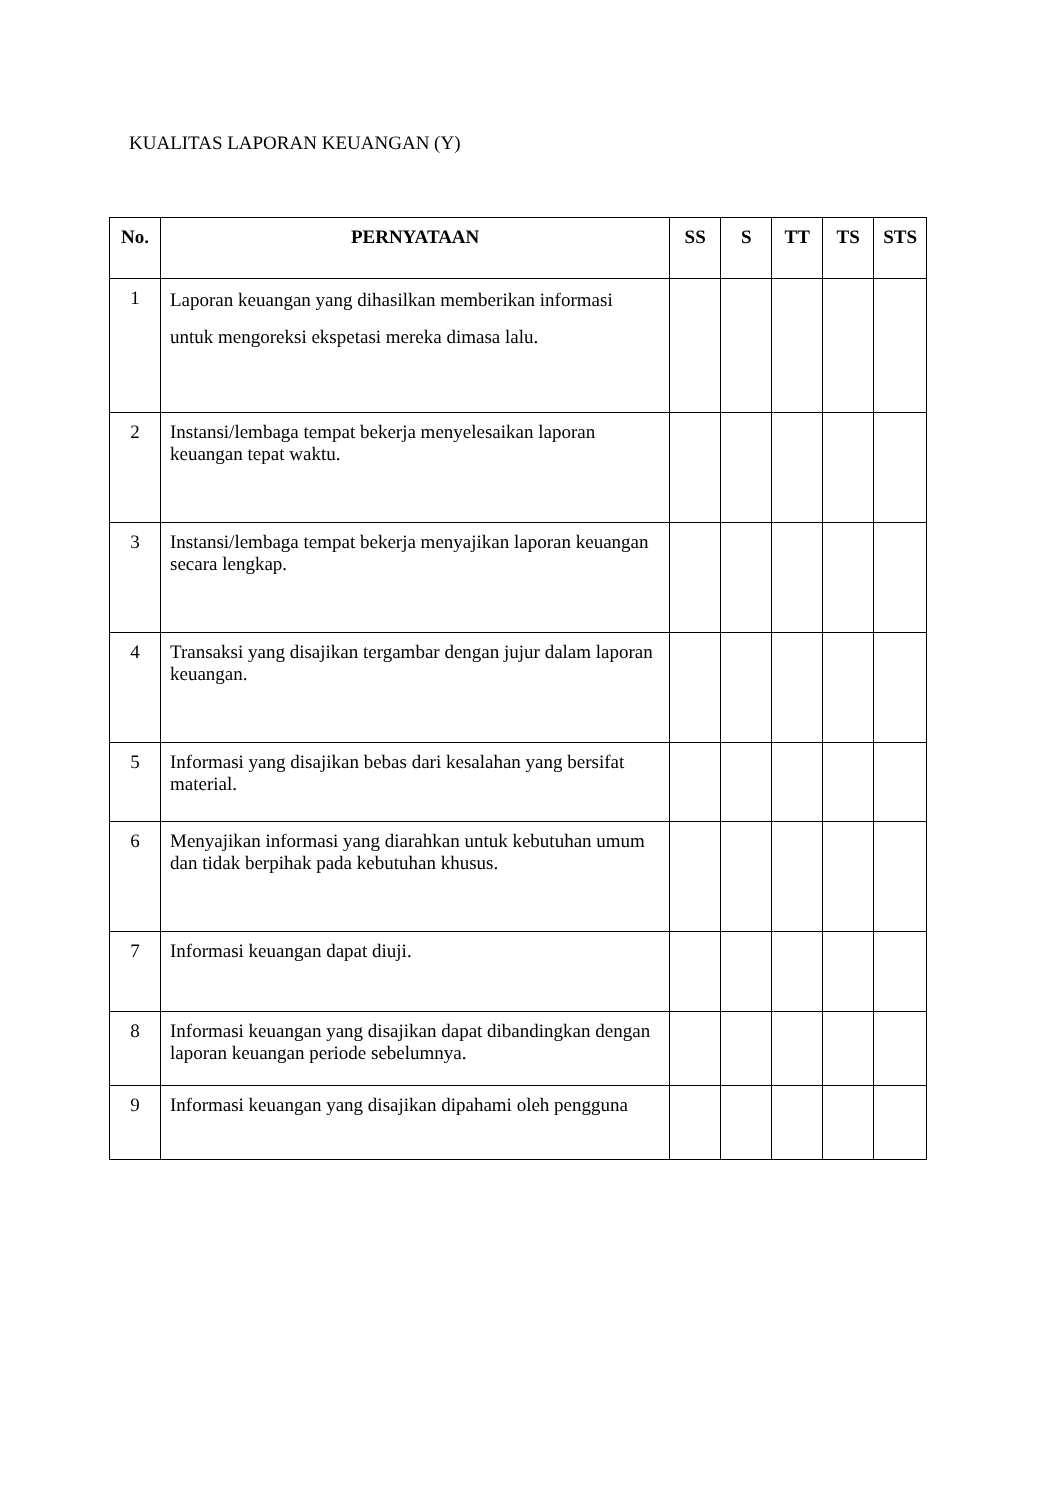KUALITAS LAPORAN KEUANGAN (Y)
| No. | PERNYATAAN | SS | S | TT | TS | STS |
| --- | --- | --- | --- | --- | --- | --- |
| 1 | Laporan keuangan yang dihasilkan memberikan informasi untuk mengoreksi ekspetasi mereka dimasa lalu. | | | | | |
| 2 | Instansi/lembaga tempat bekerja menyelesaikan laporan keuangan tepat waktu. | | | | | |
| 3 | Instansi/lembaga tempat bekerja menyajikan laporan keuangan secara lengkap. | | | | | |
| 4 | Transaksi yang disajikan tergambar dengan jujur dalam laporan keuangan. | | | | | |
| 5 | Informasi yang disajikan bebas dari kesalahan yang bersifat material. | | | | | |
| 6 | Menyajikan informasi yang diarahkan untuk kebutuhan umum dan tidak berpihak pada kebutuhan khusus. | | | | | |
| 7 | Informasi keuangan dapat diuji. | | | | | |
| 8 | Informasi keuangan yang disajikan dapat dibandingkan dengan laporan keuangan periode sebelumnya. | | | | | |
| 9 | Informasi keuangan yang disajikan dipahami oleh pengguna | | | | | |